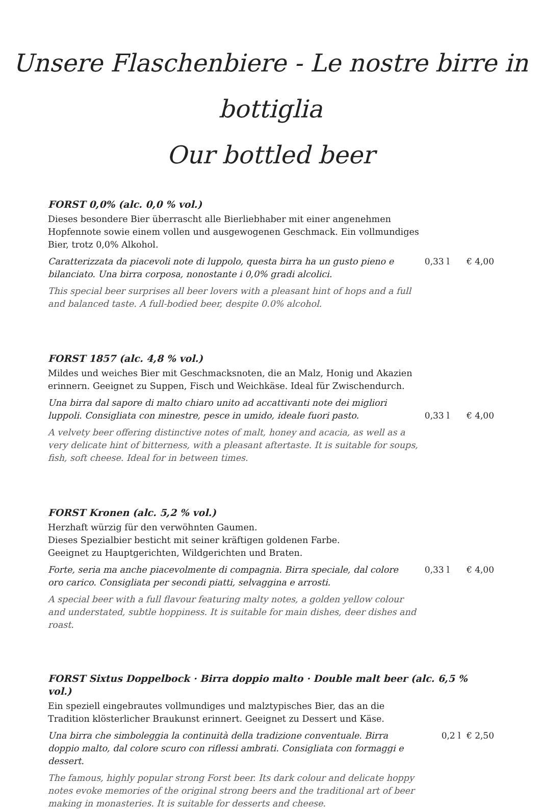Unsere Flaschenbiere - Le nostre birre in bottiglia
Our bottled beer
FORST 0,0% (alc. 0,0 % vol.)
Dieses besondere Bier überrascht alle Bierliebhaber mit einer angenehmen Hopfennote sowie einem vollen und ausgewogenen Geschmack. Ein vollmundiges Bier, trotz 0,0% Alkohol.
Caratterizzata da piacevoli note di luppolo, questa birra ha un gusto pieno e bilanciato. Una birra corposa, nonostante i 0,0% gradi alcolici.
0,33 l € 4,00
This special beer surprises all beer lovers with a pleasant hint of hops and a full and balanced taste. A full-bodied beer, despite 0.0% alcohol.
FORST 1857 (alc. 4,8 % vol.)
Mildes und weiches Bier mit Geschmacksnoten, die an Malz, Honig und Akazien erinnern. Geeignet zu Suppen, Fisch und Weichkäse. Ideal für Zwischendurch.
Una birra dal sapore di malto chiaro unito ad accattivanti note dei migliori luppoli. Consigliata con minestre, pesce in umido, ideale fuori pasto.
0,33 l € 4,00
A velvety beer offering distinctive notes of malt, honey and acacia, as well as a very delicate hint of bitterness, with a pleasant aftertaste. It is suitable for soups, fish, soft cheese. Ideal for in between times.
FORST Kronen (alc. 5,2 % vol.)
Herzhaft würzig für den verwöhnten Gaumen.
Dieses Spezialbier besticht mit seiner kräftigen goldenen Farbe.
Geeignet zu Hauptgerichten, Wildgerichten und Braten.
Forte, seria ma anche piacevolmente di compagnia. Birra speciale, dal colore oro carico. Consigliata per secondi piatti, selvaggina e arrosti.
0,33 l € 4,00
A special beer with a full flavour featuring malty notes, a golden yellow colour and understated, subtle hoppiness. It is suitable for main dishes, deer dishes and roast.
FORST Sixtus Doppelbock · Birra doppio malto · Double malt beer (alc. 6,5 % vol.)
Ein speziell eingebrautes vollmundiges und malztypisches Bier, das an die Tradition klösterlicher Braukunst erinnert. Geeignet zu Dessert und Käse.
Una birra che simboleggia la continuità della tradizione conventuale. Birra doppio malto, dal colore scuro con riflessi ambrati. Consigliata con formaggi e dessert.
0,2 l € 2,50
The famous, highly popular strong Forst beer. Its dark colour and delicate hoppy notes evoke memories of the original strong beers and the traditional art of beer making in monasteries. It is suitable for desserts and cheese.